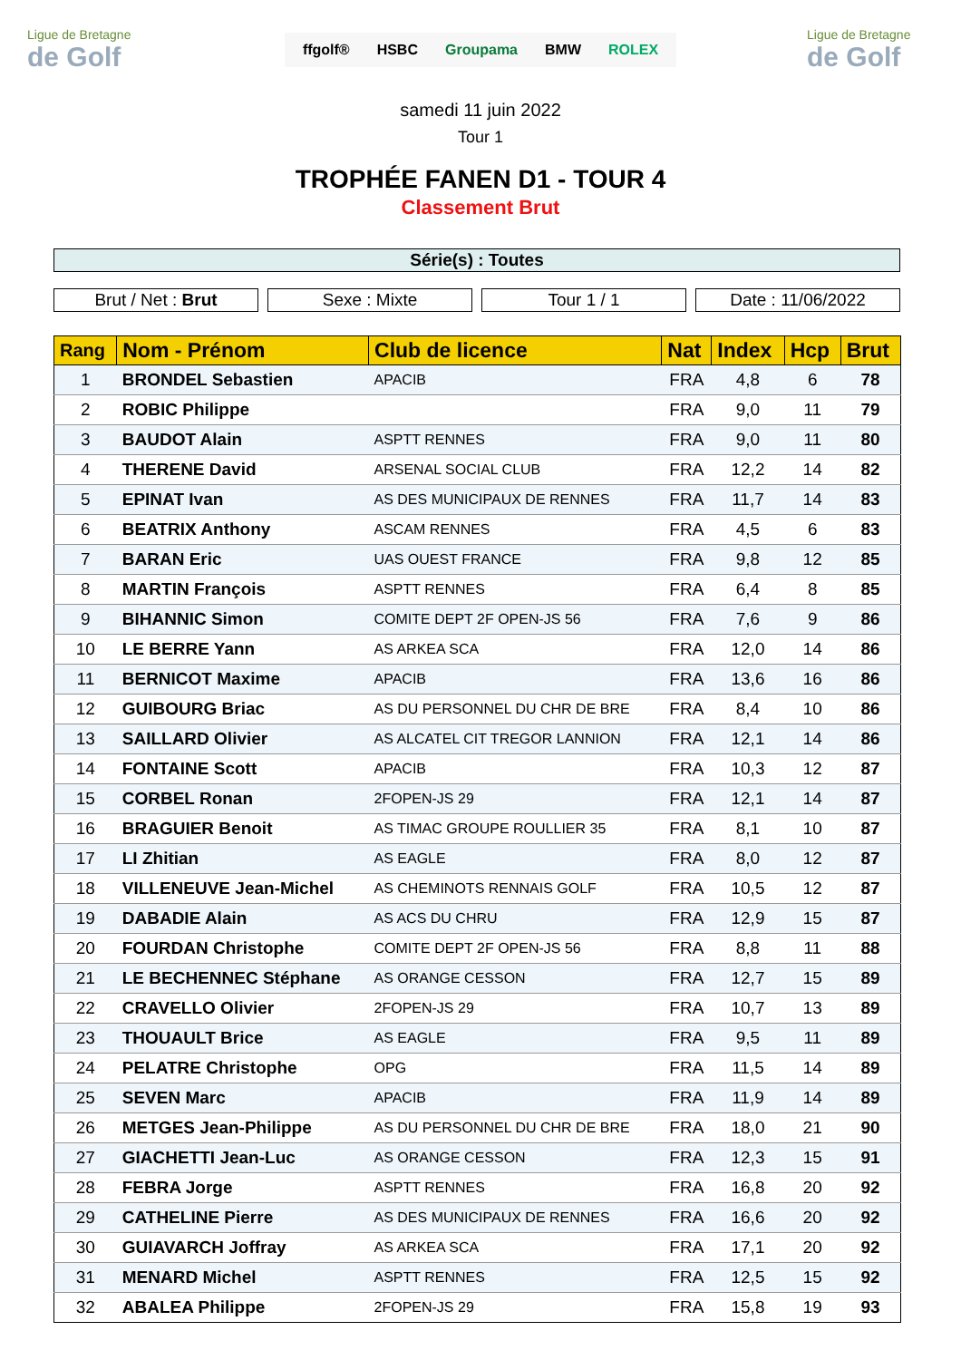Ligue de Bretagne
de Golf
ffgolf® HSBC Groupama BMW ROLEX
Ligue de Bretagne
de Golf
samedi 11 juin 2022
Tour 1
TROPHÉE FANEN D1 - TOUR 4
Classement Brut
Série(s) : Toutes
Brut / Net : Brut Sexe : Mixte Tour 1 / 1 Date : 11/06/2022
| Rang | Nom - Prénom | Club de licence | Nat | Index | Hcp | Brut |
| --- | --- | --- | --- | --- | --- | --- |
| 1 | BRONDEL Sebastien | APACIB | FRA | 4,8 | 6 | 78 |
| 2 | ROBIC Philippe | | FRA | 9,0 | 11 | 79 |
| 3 | BAUDOT Alain | ASPTT RENNES | FRA | 9,0 | 11 | 80 |
| 4 | THERENE David | ARSENAL SOCIAL CLUB | FRA | 12,2 | 14 | 82 |
| 5 | EPINAT Ivan | AS DES MUNICIPAUX DE RENNES | FRA | 11,7 | 14 | 83 |
| 6 | BEATRIX Anthony | ASCAM RENNES | FRA | 4,5 | 6 | 83 |
| 7 | BARAN Eric | UAS OUEST FRANCE | FRA | 9,8 | 12 | 85 |
| 8 | MARTIN François | ASPTT RENNES | FRA | 6,4 | 8 | 85 |
| 9 | BIHANNIC Simon | COMITE DEPT 2F OPEN-JS 56 | FRA | 7,6 | 9 | 86 |
| 10 | LE BERRE Yann | AS ARKEA SCA | FRA | 12,0 | 14 | 86 |
| 11 | BERNICOT Maxime | APACIB | FRA | 13,6 | 16 | 86 |
| 12 | GUIBOURG Briac | AS DU PERSONNEL DU CHR DE BRE | FRA | 8,4 | 10 | 86 |
| 13 | SAILLARD Olivier | AS ALCATEL CIT TREGOR LANNION | FRA | 12,1 | 14 | 86 |
| 14 | FONTAINE Scott | APACIB | FRA | 10,3 | 12 | 87 |
| 15 | CORBEL Ronan | 2FOPEN-JS 29 | FRA | 12,1 | 14 | 87 |
| 16 | BRAGUIER Benoit | AS TIMAC GROUPE ROULLIER 35 | FRA | 8,1 | 10 | 87 |
| 17 | LI Zhitian | AS EAGLE | FRA | 8,0 | 12 | 87 |
| 18 | VILLENEUVE Jean-Michel | AS CHEMINOTS RENNAIS GOLF | FRA | 10,5 | 12 | 87 |
| 19 | DABADIE Alain | AS ACS DU CHRU | FRA | 12,9 | 15 | 87 |
| 20 | FOURDAN Christophe | COMITE DEPT 2F OPEN-JS 56 | FRA | 8,8 | 11 | 88 |
| 21 | LE BECHENNEC Stéphane | AS ORANGE CESSON | FRA | 12,7 | 15 | 89 |
| 22 | CRAVELLO Olivier | 2FOPEN-JS 29 | FRA | 10,7 | 13 | 89 |
| 23 | THOUAULT Brice | AS EAGLE | FRA | 9,5 | 11 | 89 |
| 24 | PELATRE Christophe | OPG | FRA | 11,5 | 14 | 89 |
| 25 | SEVEN Marc | APACIB | FRA | 11,9 | 14 | 89 |
| 26 | METGES Jean-Philippe | AS DU PERSONNEL DU CHR DE BRE | FRA | 18,0 | 21 | 90 |
| 27 | GIACHETTI Jean-Luc | AS ORANGE CESSON | FRA | 12,3 | 15 | 91 |
| 28 | FEBRA Jorge | ASPTT RENNES | FRA | 16,8 | 20 | 92 |
| 29 | CATHELINE Pierre | AS DES MUNICIPAUX DE RENNES | FRA | 16,6 | 20 | 92 |
| 30 | GUIAVARCH Joffray | AS ARKEA SCA | FRA | 17,1 | 20 | 92 |
| 31 | MENARD Michel | ASPTT RENNES | FRA | 12,5 | 15 | 92 |
| 32 | ABALEA Philippe | 2FOPEN-JS 29 | FRA | 15,8 | 19 | 93 |